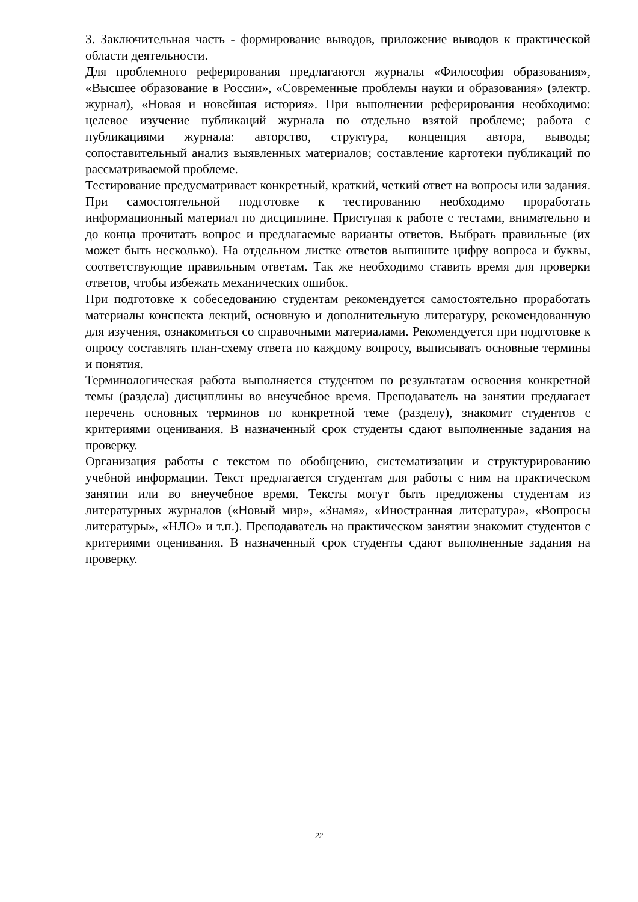3. Заключительная часть - формирование выводов, приложение выводов к практической области деятельности.
Для проблемного реферирования предлагаются журналы «Философия образования», «Высшее образование в России», «Современные проблемы науки и образования» (электр. журнал), «Новая и новейшая история». При выполнении реферирования необходимо: целевое изучение публикаций журнала по отдельно взятой проблеме; работа с публикациями журнала: авторство, структура, концепция автора, выводы; сопоставительный анализ выявленных материалов; составление картотеки публикаций по рассматриваемой проблеме.
Тестирование предусматривает конкретный, краткий, четкий ответ на вопросы или задания. При самостоятельной подготовке к тестированию необходимо проработать информационный материал по дисциплине. Приступая к работе с тестами, внимательно и до конца прочитать вопрос и предлагаемые варианты ответов. Выбрать правильные (их может быть несколько). На отдельном листке ответов выпишите цифру вопроса и буквы, соответствующие правильным ответам. Так же необходимо ставить время для проверки ответов, чтобы избежать механических ошибок.
При подготовке к собеседованию студентам рекомендуется самостоятельно проработать материалы конспекта лекций, основную и дополнительную литературу, рекомендованную для изучения, ознакомиться со справочными материалами. Рекомендуется при подготовке к опросу составлять план-схему ответа по каждому вопросу, выписывать основные термины и понятия.
Терминологическая работа выполняется студентом по результатам освоения конкретной темы (раздела) дисциплины во внеучебное время. Преподаватель на занятии предлагает перечень основных терминов по конкретной теме (разделу), знакомит студентов с критериями оценивания. В назначенный срок студенты сдают выполненные задания на проверку.
Организация работы с текстом по обобщению, систематизации и структурированию учебной информации. Текст предлагается студентам для работы с ним на практическом занятии или во внеучебное время. Тексты могут быть предложены студентам из литературных журналов («Новый мир», «Знамя», «Иностранная литература», «Вопросы литературы», «НЛО» и т.п.). Преподаватель на практическом занятии знакомит студентов с критериями оценивания. В назначенный срок студенты сдают выполненные задания на проверку.
22